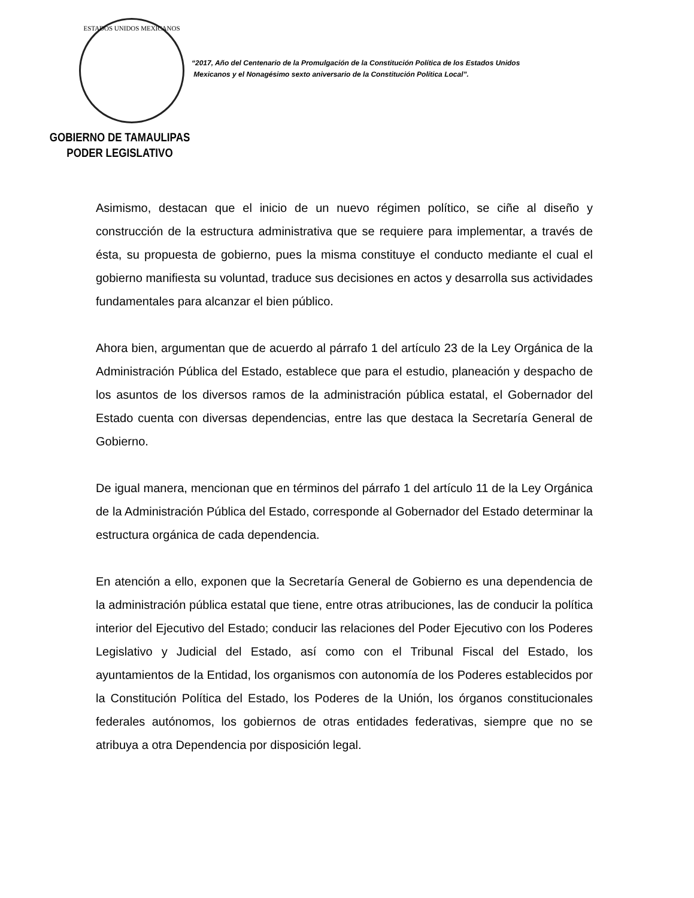ESTADOS UNIDOS MEXICANOS
GOBIERNO DE TAMAULIPAS
PODER LEGISLATIVO
“2017, Año del Centenario de la Promulgación de la Constitución Política de los Estados Unidos
Mexicanos y el Nonagésimo sexto aniversario de la Constitución Política Local”.
Asimismo, destacan que el inicio de un nuevo régimen político, se ciñe al diseño y construcción de la estructura administrativa que se requiere para implementar, a través de ésta, su propuesta de gobierno, pues la misma constituye el conducto mediante el cual el gobierno manifiesta su voluntad, traduce sus decisiones en actos y desarrolla sus actividades fundamentales para alcanzar el bien público.
Ahora bien, argumentan que de acuerdo al párrafo 1 del artículo 23 de la Ley Orgánica de la Administración Pública del Estado, establece que para el estudio, planeación y despacho de los asuntos de los diversos ramos de la administración pública estatal, el Gobernador del Estado cuenta con diversas dependencias, entre las que destaca la Secretaría General de Gobierno.
De igual manera, mencionan que en términos del párrafo 1 del artículo 11 de la Ley Orgánica de la Administración Pública del Estado, corresponde al Gobernador del Estado determinar la estructura orgánica de cada dependencia.
En atención a ello, exponen que la Secretaría General de Gobierno es una dependencia de la administración pública estatal que tiene, entre otras atribuciones, las de conducir la política interior del Ejecutivo del Estado; conducir las relaciones del Poder Ejecutivo con los Poderes Legislativo y Judicial del Estado, así como con el Tribunal Fiscal del Estado, los ayuntamientos de la Entidad, los organismos con autonomía de los Poderes establecidos por la Constitución Política del Estado, los Poderes de la Unión, los órganos constitucionales federales autónomos, los gobiernos de otras entidades federativas, siempre que no se atribuya a otra Dependencia por disposición legal.